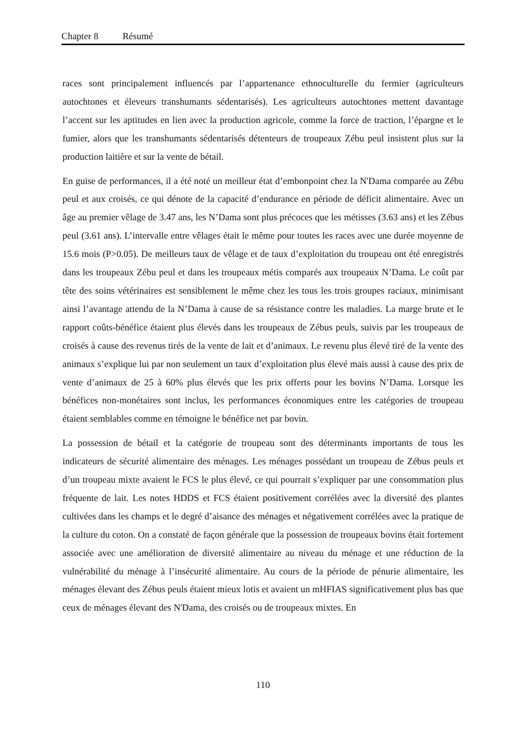Chapter 8 Résumé
races sont principalement influencés par l’appartenance ethnoculturelle du fermier (agriculteurs autochtones et éleveurs transhumants sédentarisés). Les agriculteurs autochtones mettent davantage l’accent sur les aptitudes en lien avec la production agricole, comme la force de traction, l’épargne et le fumier, alors que les transhumants sédentarisés détenteurs de troupeaux Zébu peul insistent plus sur la production laitière et sur la vente de bétail.
En guise de performances, il a été noté un meilleur état d’embonpoint chez la N'Dama comparée au Zébu peul et aux croisés, ce qui dénote de la capacité d’endurance en période de déficit alimentaire. Avec un âge au premier vêlage de 3.47 ans, les N’Dama sont plus précoces que les métisses (3.63 ans) et les Zébus peul (3.61 ans). L’intervalle entre vêlages était le même pour toutes les races avec une durée moyenne de 15.6 mois (P>0.05). De meilleurs taux de vêlage et de taux d’exploitation du troupeau ont été enregistrés dans les troupeaux Zébu peul et dans les troupeaux métis comparés aux troupeaux N’Dama. Le coût par tête des soins vétérinaires est sensiblement le même chez les tous les trois groupes raciaux, minimisant ainsi l’avantage attendu de la N’Dama à cause de sa résistance contre les maladies. La marge brute et le rapport coûts-bénéfice étaient plus élevés dans les troupeaux de Zébus peuls, suivis par les troupeaux de croisés à cause des revenus tirés de la vente de lait et d’animaux. Le revenu plus élevé tiré de la vente des animaux s’explique lui par non seulement un taux d’exploitation plus élevé mais aussi à cause des prix de vente d’animaux de 25 à 60% plus élevés que les prix offerts pour les bovins N’Dama. Lorsque les bénéfices non-monétaires sont inclus, les performances économiques entre les catégories de troupeau étaient semblables comme en témoigne le bénéfice net par bovin.
La possession de bétail et la catégorie de troupeau sont des déterminants importants de tous les indicateurs de sécurité alimentaire des ménages. Les ménages possédant un troupeau de Zébus peuls et d’un troupeau mixte avaient le FCS le plus élevé, ce qui pourrait s’expliquer par une consommation plus fréquente de lait. Les notes HDDS et FCS étaient positivement corrélées avec la diversité des plantes cultivées dans les champs et le degré d’aisance des ménages et négativement corrélées avec la pratique de la culture du coton. On a constaté de façon générale que la possession de troupeaux bovins était fortement associée avec une amélioration de diversité alimentaire au niveau du ménage et une réduction de la vulnérabilité du ménage à l’insécurité alimentaire. Au cours de la période de pénurie alimentaire, les ménages élevant des Zébus peuls étaient mieux lotis et avaient un mHFIAS significativement plus bas que ceux de ménages élevant des N'Dama, des croisés ou de troupeaux mixtes. En
110